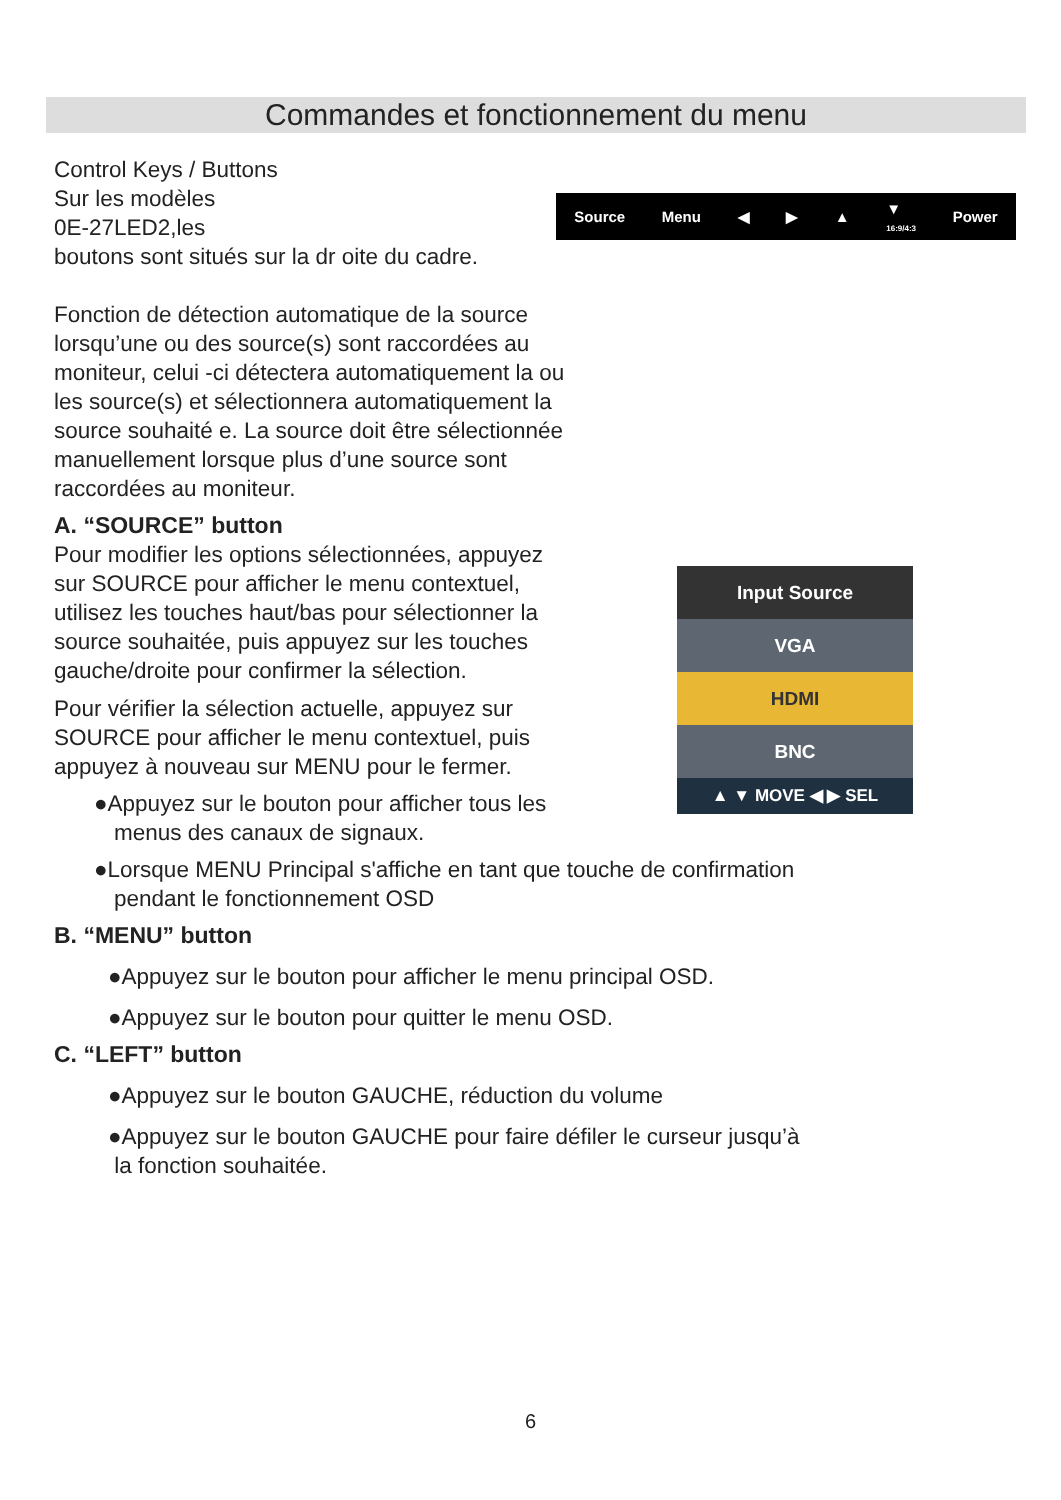Commandes et fonctionnement du menu
Source Menu ◀ ▶ ▲ ▼
16:9/4:3 Power
Control Keys / Buttons
Sur les modèles
0E-27LED2,les
boutons sont situés sur la dr oite du cadre.
Fonction de détection automatique de la source
lorsqu’une ou des source(s) sont raccordées au
moniteur, celui -ci détectera automatiquement la ou
les source(s) et sélectionnera automatiquement la
source souhaité e. La source doit être sélectionnée
manuellement lorsque plus d’une source sont
raccordées au moniteur.
A. “SOURCE” button
Pour modifier les options sélectionnées, appuyez
sur SOURCE pour afficher le menu contextuel,
utilisez les touches haut/bas pour sélectionner la
source souhaitée, puis appuyez sur les touches
gauche/droite pour confirmer la sélection.
Pour vérifier la sélection actuelle, appuyez sur
SOURCE pour afficher le menu contextuel, puis
appuyez à nouveau sur MENU pour le fermer.
●Appuyez sur le bouton pour afficher tous les
menus des canaux de signaux.
●Lorsque MENU Principal s'affiche en tant que touche de confirmation
pendant le fonctionnement OSD
B. “MENU” button
●Appuyez sur le bouton pour afficher le menu principal OSD.
●Appuyez sur le bouton pour quitter le menu OSD.
C. “LEFT” button
●Appuyez sur le bouton GAUCHE, réduction du volume
●Appuyez sur le bouton GAUCHE pour faire défiler le curseur jusqu’à
la fonction souhaitée.
Input Source
VGA
HDMI
BNC
▲ ▼ MOVE ◀ ▶ SEL
6